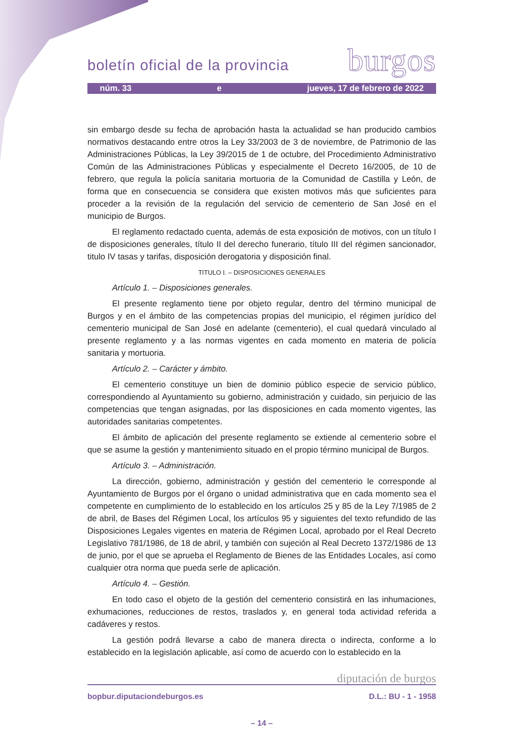boletín oficial de la provincia burgos
núm. 33 e jueves, 17 de febrero de 2022
sin embargo desde su fecha de aprobación hasta la actualidad se han producido cambios normativos destacando entre otros la Ley 33/2003 de 3 de noviembre, de Patrimonio de las Administraciones Públicas, la Ley 39/2015 de 1 de octubre, del Procedimiento Administrativo Común de las Administraciones Públicas y especialmente el Decreto 16/2005, de 10 de febrero, que regula la policía sanitaria mortuoria de la Comunidad de Castilla y León, de forma que en consecuencia se considera que existen motivos más que suficientes para proceder a la revisión de la regulación del servicio de cementerio de San José en el municipio de Burgos.
El reglamento redactado cuenta, además de esta exposición de motivos, con un título I de disposiciones generales, título II del derecho funerario, título III del régimen sancionador, titulo IV tasas y tarifas, disposición derogatoria y disposición final.
TITULO I. – DISPOSICIONES GENERALES
Artículo 1. – Disposiciones generales.
El presente reglamento tiene por objeto regular, dentro del término municipal de Burgos y en el ámbito de las competencias propias del municipio, el régimen jurídico del cementerio municipal de San José en adelante (cementerio), el cual quedará vinculado al presente reglamento y a las normas vigentes en cada momento en materia de policía sanitaria y mortuoria.
Artículo 2. – Carácter y ámbito.
El cementerio constituye un bien de dominio público especie de servicio público, correspondiendo al Ayuntamiento su gobierno, administración y cuidado, sin perjuicio de las competencias que tengan asignadas, por las disposiciones en cada momento vigentes, las autoridades sanitarias competentes.
El ámbito de aplicación del presente reglamento se extiende al cementerio sobre el que se asume la gestión y mantenimiento situado en el propio término municipal de Burgos.
Artículo 3. – Administración.
La dirección, gobierno, administración y gestión del cementerio le corresponde al Ayuntamiento de Burgos por el órgano o unidad administrativa que en cada momento sea el competente en cumplimiento de lo establecido en los artículos 25 y 85 de la Ley 7/1985 de 2 de abril, de Bases del Régimen Local, los artículos 95 y siguientes del texto refundido de las Disposiciones Legales vigentes en materia de Régimen Local, aprobado por el Real Decreto Legislativo 781/1986, de 18 de abril, y también con sujeción al Real Decreto 1372/1986 de 13 de junio, por el que se aprueba el Reglamento de Bienes de las Entidades Locales, así como cualquier otra norma que pueda serle de aplicación.
Artículo 4. – Gestión.
En todo caso el objeto de la gestión del cementerio consistirá en las inhumaciones, exhumaciones, reducciones de restos, traslados y, en general toda actividad referida a cadáveres y restos.
La gestión podrá llevarse a cabo de manera directa o indirecta, conforme a lo establecido en la legislación aplicable, así como de acuerdo con lo establecido en la
diputación de burgos
bopbur.diputaciondeburgos.es D.L.: BU - 1 - 1958
– 14 –